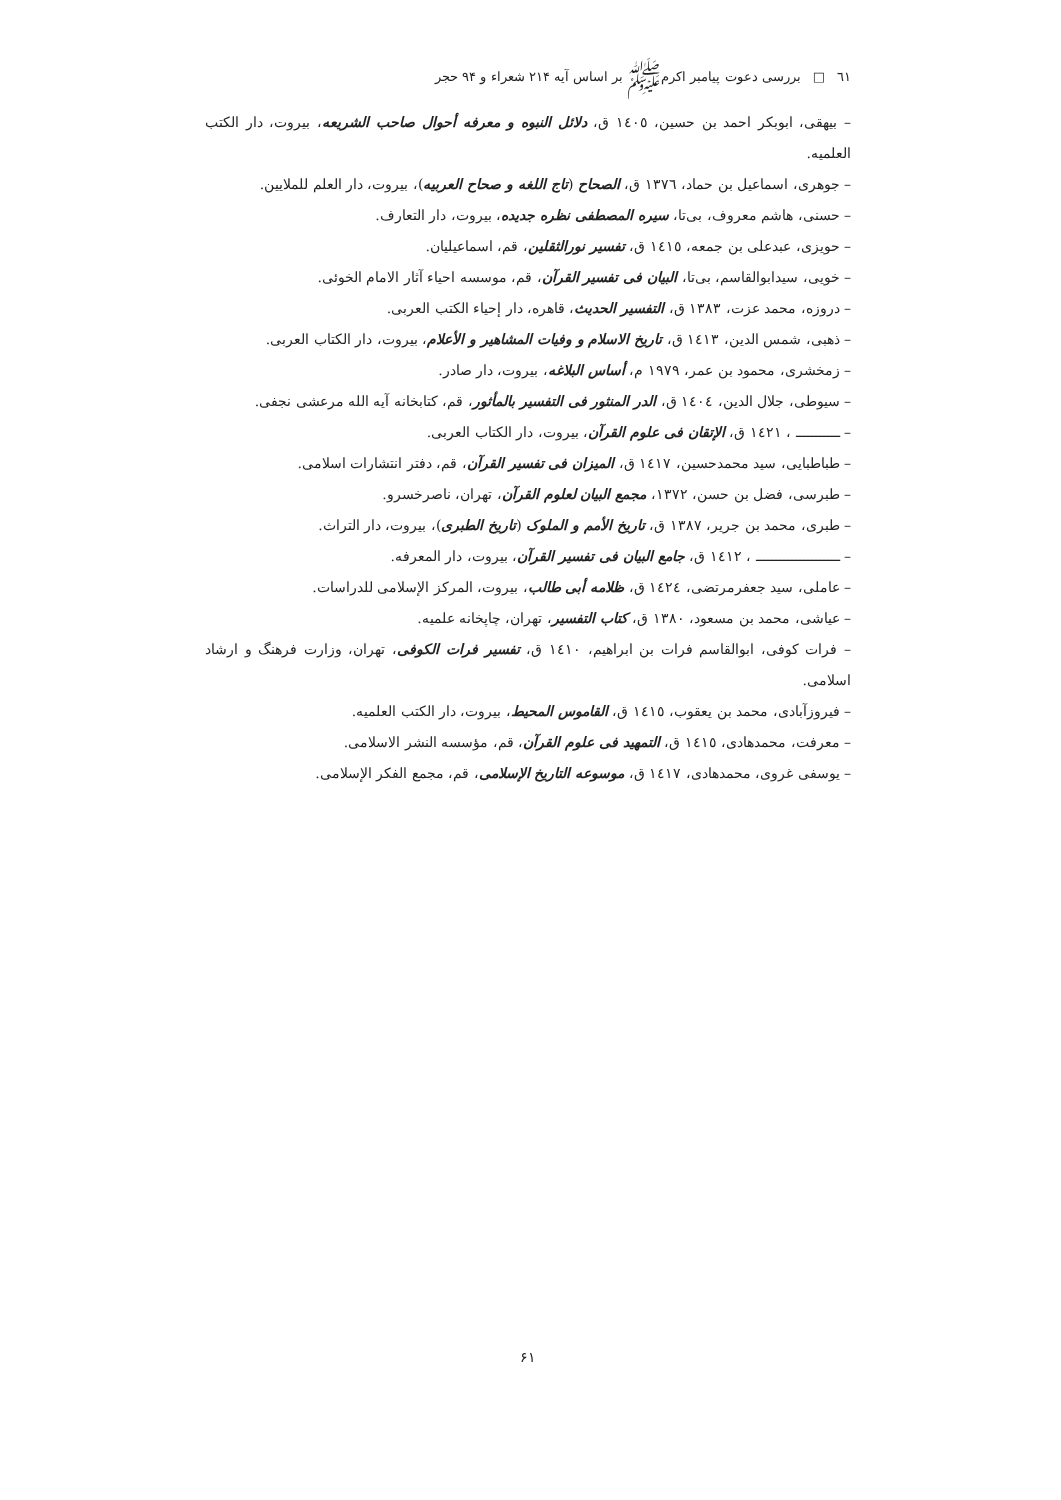٦١ □بررسی دعوت پیامبر اکرمﷺ بر اساس آیه ۲۱۴ شعراء و ۹۴ حجر
– بیهقی، ابوبکر احمد بن حسین، ١٤٠٥ ق، دلائل النبوه و معرفه أحوال صاحب الشریعه، بیروت، دار الکتب العلمیه.
– جوهری، اسماعیل بن حماد، ١٣٧٦ ق، الصحاح (تاج اللغه و صحاح العربیه)، بیروت، دار العلم للملایین.
– حسنی، هاشم معروف، بی‌تا، سیره المصطفی نظره جدیده، بیروت، دار التعارف.
– حویزی، عبدعلی بن جمعه، ١٤١٥ ق، تفسیر نورالثقلین، قم، اسماعیلیان.
– خویی، سیدابوالقاسم، بی‌تا، البیان فی تفسیر القرآن، قم، موسسه احیاء آثار الامام الخوئی.
– دروزه، محمد عزت، ١٣٨٣ ق، التفسیر الحدیث، قاهره، دار إحیاء الکتب العربی.
– ذهبی، شمس الدین، ١٤١٣ ق، تاریخ الاسلام و وفیات المشاهیر و الأعلام، بیروت، دار الکتاب العربی.
– زمخشری، محمود بن عمر، ١٩٧٩ م، أساس البلاغه، بیروت، دار صادر.
– سیوطی، جلال الدین، ١٤٠٤ ق، الدر المنثور فی التفسیر بالمأثور، قم، کتابخانه آیه الله مرعشی نجفی.
– ـــــــــــ ، ١٤٢١ ق، الإتقان فی علوم القرآن، بیروت، دار الکتاب العربی.
– طباطبایی، سید محمدحسین، ١٤١٧ ق، المیزان فی تفسیر القرآن، قم، دفتر انتشارات اسلامی.
– طبرسی، فضل بن حسن، ١٣٧٢، مجمع البیان لعلوم القرآن، تهران، ناصرخسرو.
– طبری، محمد بن جریر، ١٣٨٧ ق، تاریخ الأمم و الملوک (تاریخ الطبری)، بیروت، دار التراث.
– ـــــــــــــــــــــ ، ١٤١٢ ق، جامع البیان فی تفسیر القرآن، بیروت، دار المعرفه.
– عاملی، سید جعفرمرتضی، ١٤٢٤ ق، ظلامه أبی طالب، بیروت، المرکز الإسلامی للدراسات.
– عیاشی، محمد بن مسعود، ١٣٨٠ ق، کتاب التفسیر، تهران، چاپخانه علمیه.
– فرات کوفی، ابوالقاسم فرات بن ابراهیم، ١٤١٠ ق، تفسیر فرات الکوفی، تهران، وزارت فرهنگ و ارشاد اسلامی.
– فیروزآبادی، محمد بن یعقوب، ١٤١٥ ق، القاموس المحیط، بیروت، دار الکتب العلمیه.
– معرفت، محمدهادی، ١٤١٥ ق، التمهید فی علوم القرآن، قم، مؤسسه النشر الاسلامی.
– یوسفی غروی، محمدهادی، ١٤١٧ ق، موسوعه التاریخ الإسلامی، قم، مجمع الفکر الإسلامی.
۶۱